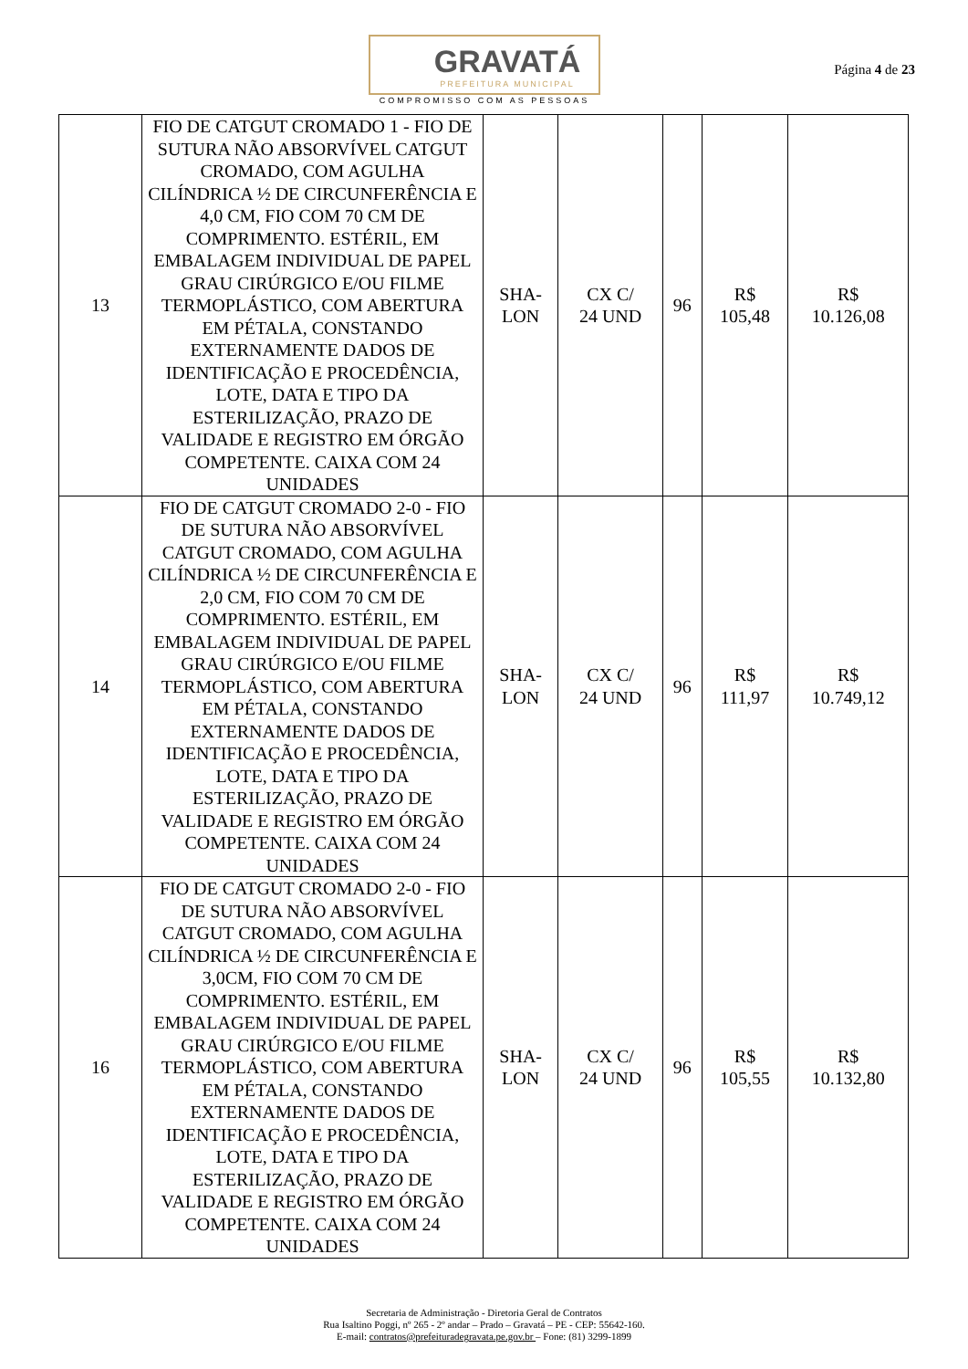GRAVATÁ
PREFEITURA MUNICIPAL
COMPROMISSO COM AS PESSOAS
Página 4 de 23
| 13 | FIO DE CATGUT CROMADO 1 - FIO DE SUTURA NÃO ABSORVÍVEL CATGUT CROMADO, COM AGULHA CILÍNDRICA ½ DE CIRCUNFERÊNCIA E 4,0 CM, FIO COM 70 CM DE COMPRIMENTO. ESTÉRIL, EM EMBALAGEM INDIVIDUAL DE PAPEL GRAU CIRÚRGICO E/OU FILME TERMOPLÁSTICO, COM ABERTURA EM PÉTALA, CONSTANDO EXTERNAMENTE DADOS DE IDENTIFICAÇÃO E PROCEDÊNCIA, LOTE, DATA E TIPO DA ESTERILIZAÇÃO, PRAZO DE VALIDADE E REGISTRO EM ÓRGÃO COMPETENTE. CAIXA COM 24 UNIDADES | SHA- LON | CX C/ 24 UND | 96 | R$ 105,48 | R$ 10.126,08 |
| 14 | FIO DE CATGUT CROMADO 2-0 - FIO DE SUTURA NÃO ABSORVÍVEL CATGUT CROMADO, COM AGULHA CILÍNDRICA ½ DE CIRCUNFERÊNCIA E 2,0 CM, FIO COM 70 CM DE COMPRIMENTO. ESTÉRIL, EM EMBALAGEM INDIVIDUAL DE PAPEL GRAU CIRÚRGICO E/OU FILME TERMOPLÁSTICO, COM ABERTURA EM PÉTALA, CONSTANDO EXTERNAMENTE DADOS DE IDENTIFICAÇÃO E PROCEDÊNCIA, LOTE, DATA E TIPO DA ESTERILIZAÇÃO, PRAZO DE VALIDADE E REGISTRO EM ÓRGÃO COMPETENTE. CAIXA COM 24 UNIDADES | SHA- LON | CX C/ 24 UND | 96 | R$ 111,97 | R$ 10.749,12 |
| 16 | FIO DE CATGUT CROMADO 2-0 - FIO DE SUTURA NÃO ABSORVÍVEL CATGUT CROMADO, COM AGULHA CILÍNDRICA ½ DE CIRCUNFERÊNCIA E 3,0CM, FIO COM 70 CM DE COMPRIMENTO. ESTÉRIL, EM EMBALAGEM INDIVIDUAL DE PAPEL GRAU CIRÚRGICO E/OU FILME TERMOPLÁSTICO, COM ABERTURA EM PÉTALA, CONSTANDO EXTERNAMENTE DADOS DE IDENTIFICAÇÃO E PROCEDÊNCIA, LOTE, DATA E TIPO DA ESTERILIZAÇÃO, PRAZO DE VALIDADE E REGISTRO EM ÓRGÃO COMPETENTE. CAIXA COM 24 UNIDADES | SHA- LON | CX C/ 24 UND | 96 | R$ 105,55 | R$ 10.132,80 |
Secretaria de Administração - Diretoria Geral de Contratos
Rua Isaltino Poggi, nº 265 - 2º andar – Prado – Gravatá – PE - CEP: 55642-160.
E-mail: contratos@prefeituradegravata.pe.gov.br – Fone: (81) 3299-1899